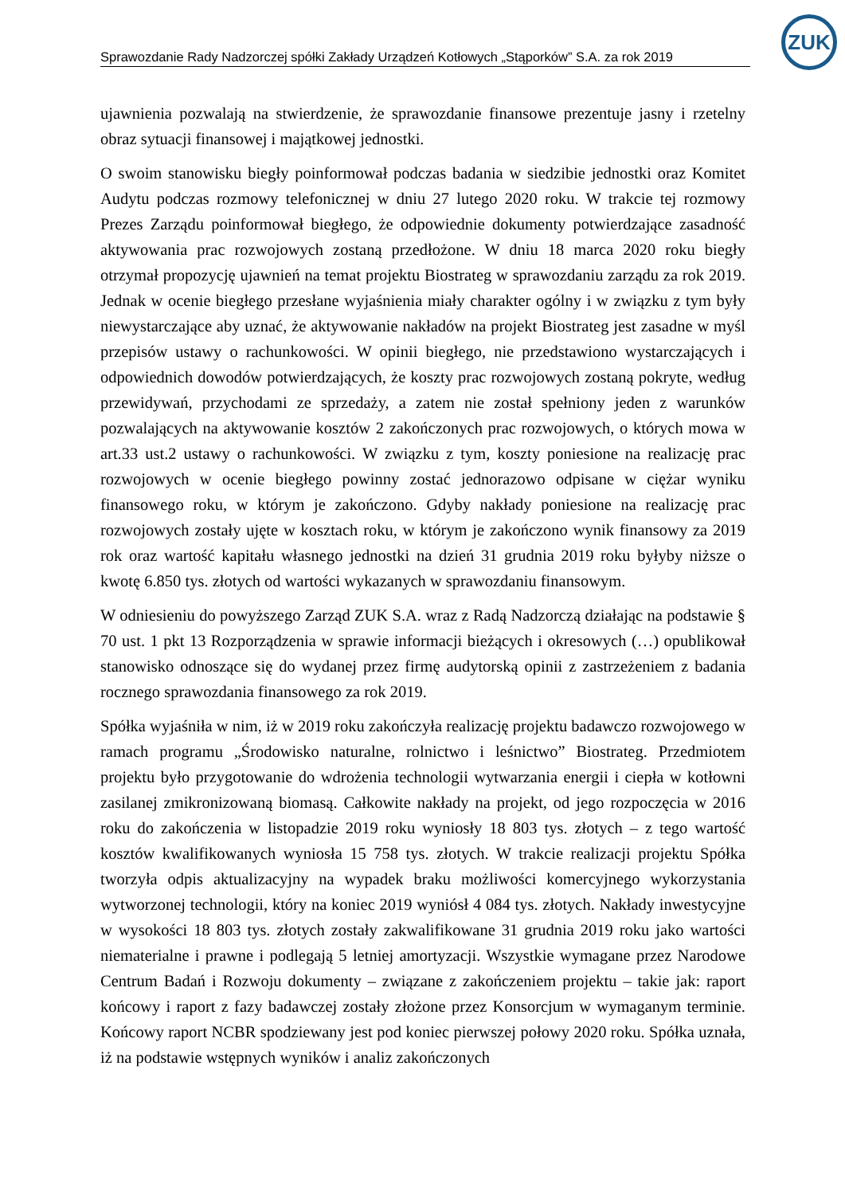Sprawozdanie Rady Nadzorczej spółki Zakłady Urządzeń Kotłowych „Stąporków” S.A. za rok 2019
ZUK
ujawnienia pozwalają na stwierdzenie, że sprawozdanie finansowe prezentuje jasny i rzetelny obraz sytuacji finansowej i majątkowej jednostki.
O swoim stanowisku biegły poinformował podczas badania w siedzibie jednostki oraz Komitet Audytu podczas rozmowy telefonicznej w dniu 27 lutego 2020 roku. W trakcie tej rozmowy Prezes Zarządu poinformował biegłego, że odpowiednie dokumenty potwierdzające zasadność aktywowania prac rozwojowych zostaną przedłożone. W dniu 18 marca 2020 roku biegły otrzymał propozycję ujawnień na temat projektu Biostrateg w sprawozdaniu zarządu za rok 2019. Jednak w ocenie biegłego przesłane wyjaśnienia miały charakter ogólny i w związku z tym były niewystarczające aby uznać, że aktywowanie nakładów na projekt Biostrateg jest zasadne w myśl przepisów ustawy o rachunkowości. W opinii biegłego, nie przedstawiono wystarczających i odpowiednich dowodów potwierdzających, że koszty prac rozwojowych zostaną pokryte, według przewidywań, przychodami ze sprzedaży, a zatem nie został spełniony jeden z warunków pozwalających na aktywowanie kosztów 2 zakończonych prac rozwojowych, o których mowa w art.33 ust.2 ustawy o rachunkowości. W związku z tym, koszty poniesione na realizację prac rozwojowych w ocenie biegłego powinny zostać jednorazowo odpisane w ciężar wyniku finansowego roku, w którym je zakończono. Gdyby nakłady poniesione na realizację prac rozwojowych zostały ujęte w kosztach roku, w którym je zakończono wynik finansowy za 2019 rok oraz wartość kapitału własnego jednostki na dzień 31 grudnia 2019 roku byłyby niższe o kwotę 6.850 tys. złotych od wartości wykazanych w sprawozdaniu finansowym.
W odniesieniu do powyższego Zarząd ZUK S.A. wraz z Radą Nadzorczą działając na podstawie § 70 ust. 1 pkt 13 Rozporządzenia w sprawie informacji bieżących i okresowych (…) opublikował stanowisko odnoszące się do wydanej przez firmę audytorską opinii z zastrzeżeniem z badania rocznego sprawozdania finansowego za rok 2019.
Spółka wyjaśniła w nim, iż w 2019 roku zakończyła realizację projektu badawczo rozwojowego w ramach programu „Środowisko naturalne, rolnictwo i leśnictwo” Biostrateg. Przedmiotem projektu było przygotowanie do wdrożenia technologii wytwarzania energii i ciepła w kotłowni zasilanej zmikronizowaną biomasą. Całkowite nakłady na projekt, od jego rozpoczęcia w 2016 roku do zakończenia w listopadzie 2019 roku wyniosły 18 803 tys. złotych – z tego wartość kosztów kwalifikowanych wyniosła 15 758 tys. złotych. W trakcie realizacji projektu Spółka tworzyła odpis aktualizacyjny na wypadek braku możliwości komercyjnego wykorzystania wytworzonej technologii, który na koniec 2019 wyniósł 4 084 tys. złotych. Nakłady inwestycyjne w wysokości 18 803 tys. złotych zostały zakwalifikowane 31 grudnia 2019 roku jako wartości niematerialne i prawne i podlegają 5 letniej amortyzacji. Wszystkie wymagane przez Narodowe Centrum Badań i Rozwoju dokumenty – związane z zakończeniem projektu – takie jak: raport końcowy i raport z fazy badawczej zostały złożone przez Konsorcjum w wymaganym terminie. Końcowy raport NCBR spodziewany jest pod koniec pierwszej połowy 2020 roku. Spółka uznała, iż na podstawie wstępnych wyników i analiz zakończonych